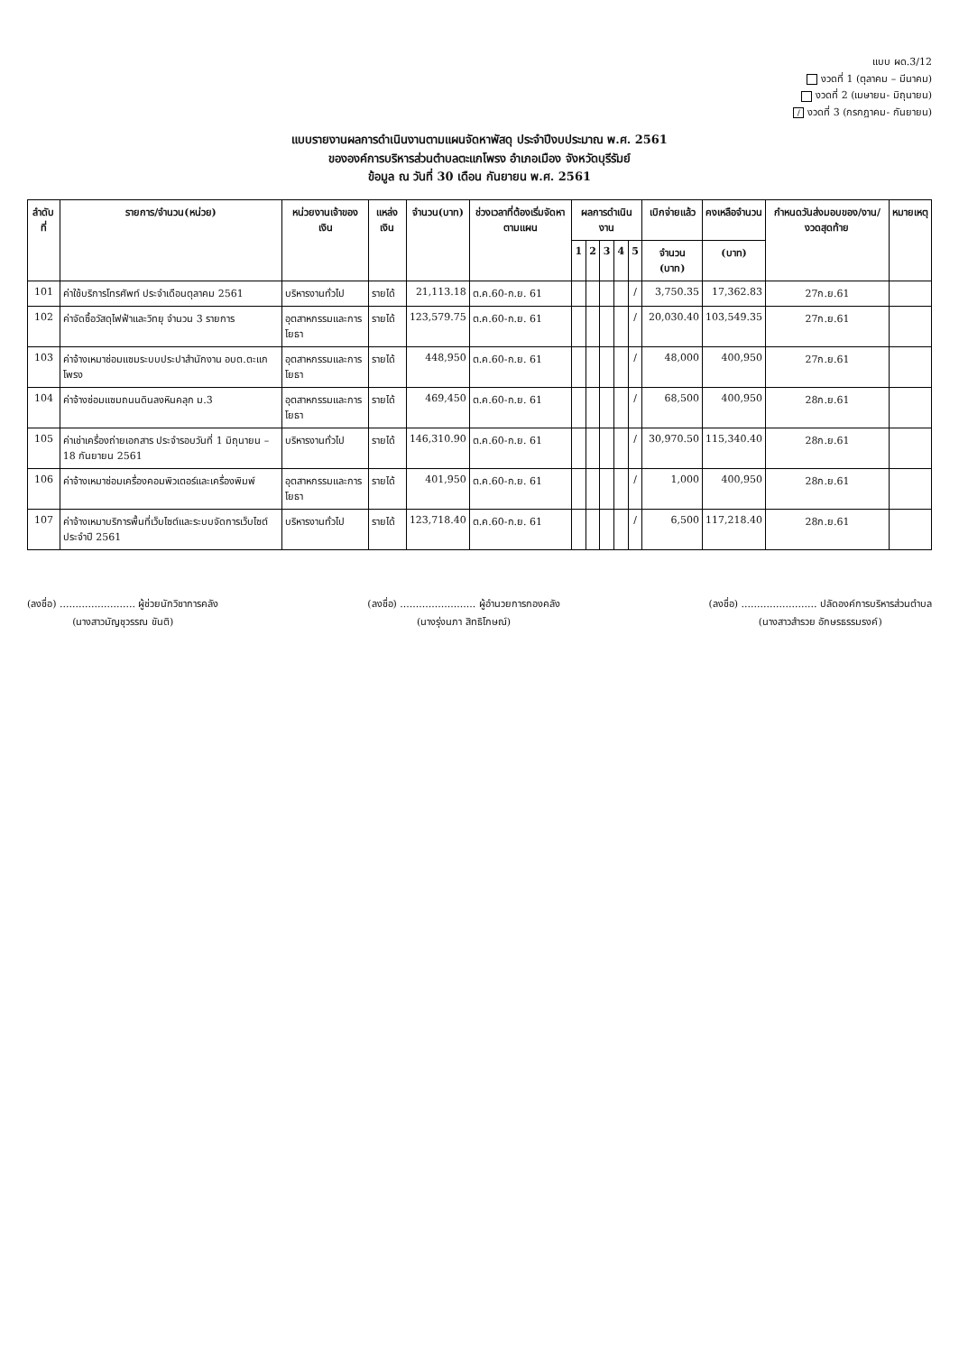แบบ ผด.3/12
งวดที่ 1 (ตุลาคม – มีนาคม)
งวดที่ 2 (เมษายน- มิถุนายน)
/ งวดที่ 3 (กรกฎาคม- กันยายน)
แบบรายงานผลการดำเนินงานตามแผนจัดหาพัสดุ ประจำปีงบประมาณ พ.ศ. 2561
ขององค์การบริหารส่วนตำบลตะแกโพรง อำเภอเมือง จังหวัดบุรีรัมย์
ข้อมูล ณ วันที่ 30 เดือน กันยายน พ.ศ. 2561
| ลำดับที่ | รายการ/จำนวน(หน่วย) | หน่วยงานเจ้าของเงิน | แหล่งเงิน | จำนวน(บาท) | ช่วงเวลาที่ต้องเริ่มจัดหาตามแผน | ผลการดำเนินงาน | | | | | เบิกจ่ายแล้ว | คงเหลือจำนวน | กำหนดวันส่งมอบของ/งาน/งวดสุดท้าย | หมายเหตุ |
| --- | --- | --- | --- | --- | --- | --- | --- | --- | --- | --- | --- | --- | --- | --- |
| | | | | | | 1 | 2 | 3 | 4 | 5 | จำนวน (บาท) | (บาท) | | |
| 101 | ค่าใช้บริการโทรศัพท์ ประจำเดือนตุลาคม 2561 | บริหารงานทั่วไป | รายได้ | 21,113.18 | ต.ค.60-ก.ย. 61 | | | | | / | 3,750.35 | 17,362.83 | 27ก.ย.61 | |
| 102 | ค่าจัดซื้อวัสดุไฟฟ้าและวิทยุ จำนวน 3 รายการ | อุตสาหกรรมและการโยธา | รายได้ | 123,579.75 | ต.ค.60-ก.ย. 61 | | | | | / | 20,030.40 | 103,549.35 | 27ก.ย.61 | |
| 103 | ค่าจ้างเหมาซ่อมแซมระบบประปาสำนักงาน อบต.ตะแกโพรง | อุตสาหกรรมและการโยธา | รายได้ | 448,950 | ต.ค.60-ก.ย. 61 | | | | | / | 48,000 | 400,950 | 27ก.ย.61 | |
| 104 | ค่าจ้างซ่อมแซมถนนดินลงหินคลุก ม.3 | อุตสาหกรรมและการโยธา | รายได้ | 469,450 | ต.ค.60-ก.ย. 61 | | | | | / | 68,500 | 400,950 | 28ก.ย.61 | |
| 105 | ค่าเช่าเครื่องถ่ายเอกสาร ประจำรอบวันที่ 1 มิถุนายน – 18 กันยายน 2561 | บริหารงานทั่วไป | รายได้ | 146,310.90 | ต.ค.60-ก.ย. 61 | | | | | / | 30,970.50 | 115,340.40 | 28ก.ย.61 | |
| 106 | ค่าจ้างเหมาซ่อมเครื่องคอมพิวเตอร์และเครื่องพิมพ์ | อุตสาหกรรมและการโยธา | รายได้ | 401,950 | ต.ค.60-ก.ย. 61 | | | | | / | 1,000 | 400,950 | 28ก.ย.61 | |
| 107 | ค่าจ้างเหมาบริการพื้นที่เว็บไซต์และระบบจัดการเว็บไซต์ ประจำปี 2561 | บริหารงานทั่วไป | รายได้ | 123,718.40 | ต.ค.60-ก.ย. 61 | | | | | / | 6,500 | 117,218.40 | 28ก.ย.61 | |
(ลงชื่อ) ........................ ผู้ช่วยนักวิชาการคลัง
(นางสาวมัญชุวรรณ ขันติ)
(ลงชื่อ) ........................ ผู้อำนวยการกองคลัง
(นางรุ่งนภา สิทธิโกษณ์)
(ลงชื่อ) ........................ ปลัดองค์การบริหารส่วนตำบล
(นางสาวสำรวย อักษรธรรมรงค์)